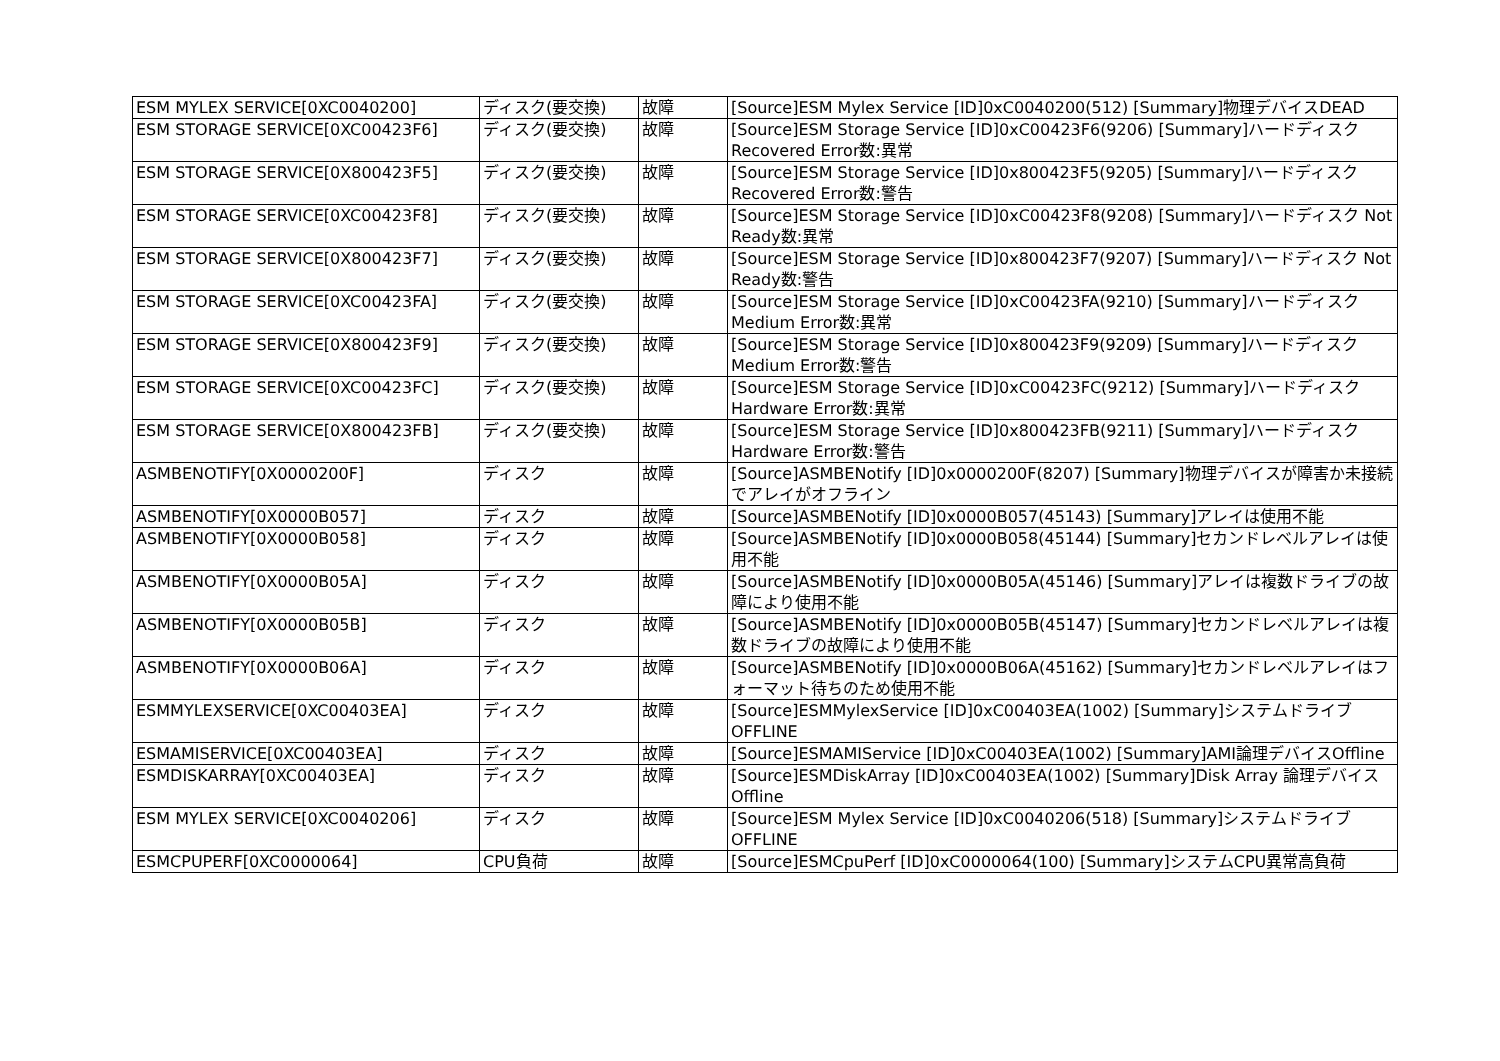| ESM MYLEX SERVICE[0XC0040200] | ディスク(要交換) | 故障 | [Source]ESM Mylex Service [ID]0xC0040200(512) [Summary]物理デバイスDEAD |
| ESM STORAGE SERVICE[0XC00423F6] | ディスク(要交換) | 故障 | [Source]ESM Storage Service [ID]0xC00423F6(9206) [Summary]ハードディスク Recovered Error数:異常 |
| ESM STORAGE SERVICE[0X800423F5] | ディスク(要交換) | 故障 | [Source]ESM Storage Service [ID]0x800423F5(9205) [Summary]ハードディスク Recovered Error数:警告 |
| ESM STORAGE SERVICE[0XC00423F8] | ディスク(要交換) | 故障 | [Source]ESM Storage Service [ID]0xC00423F8(9208) [Summary]ハードディスク Not Ready数:異常 |
| ESM STORAGE SERVICE[0X800423F7] | ディスク(要交換) | 故障 | [Source]ESM Storage Service [ID]0x800423F7(9207) [Summary]ハードディスク Not Ready数:警告 |
| ESM STORAGE SERVICE[0XC00423FA] | ディスク(要交換) | 故障 | [Source]ESM Storage Service [ID]0xC00423FA(9210) [Summary]ハードディスク Medium Error数:異常 |
| ESM STORAGE SERVICE[0X800423F9] | ディスク(要交換) | 故障 | [Source]ESM Storage Service [ID]0x800423F9(9209) [Summary]ハードディスク Medium Error数:警告 |
| ESM STORAGE SERVICE[0XC00423FC] | ディスク(要交換) | 故障 | [Source]ESM Storage Service [ID]0xC00423FC(9212) [Summary]ハードディスク Hardware Error数:異常 |
| ESM STORAGE SERVICE[0X800423FB] | ディスク(要交換) | 故障 | [Source]ESM Storage Service [ID]0x800423FB(9211) [Summary]ハードディスク Hardware Error数:警告 |
| ASMBENOTIFY[0X0000200F] | ディスク | 故障 | [Source]ASMBENotify [ID]0x0000200F(8207) [Summary]物理デバイスが障害か未接続でアレイがオフライン |
| ASMBENOTIFY[0X0000B057] | ディスク | 故障 | [Source]ASMBENotify [ID]0x0000B057(45143) [Summary]アレイは使用不能 |
| ASMBENOTIFY[0X0000B058] | ディスク | 故障 | [Source]ASMBENotify [ID]0x0000B058(45144) [Summary]セカンドレベルアレイは使用不能 |
| ASMBENOTIFY[0X0000B05A] | ディスク | 故障 | [Source]ASMBENotify [ID]0x0000B05A(45146) [Summary]アレイは複数ドライブの故障により使用不能 |
| ASMBENOTIFY[0X0000B05B] | ディスク | 故障 | [Source]ASMBENotify [ID]0x0000B05B(45147) [Summary]セカンドレベルアレイは複数ドライブの故障により使用不能 |
| ASMBENOTIFY[0X0000B06A] | ディスク | 故障 | [Source]ASMBENotify [ID]0x0000B06A(45162) [Summary]セカンドレベルアレイはフォーマット待ちのため使用不能 |
| ESMMYLEXSERVICE[0XC00403EA] | ディスク | 故障 | [Source]ESMMylexService [ID]0xC00403EA(1002) [Summary]システムドライブOFFLINE |
| ESMAMISERVICE[0XC00403EA] | ディスク | 故障 | [Source]ESMAMIService [ID]0xC00403EA(1002) [Summary]AMI論理デバイスOffline |
| ESMDISKARRAY[0XC00403EA] | ディスク | 故障 | [Source]ESMDiskArray [ID]0xC00403EA(1002) [Summary]Disk Array 論理デバイス Offline |
| ESM MYLEX SERVICE[0XC0040206] | ディスク | 故障 | [Source]ESM Mylex Service [ID]0xC0040206(518) [Summary]システムドライブOFFLINE |
| ESMCPUPERF[0XC0000064] | CPU負荷 | 故障 | [Source]ESMCpuPerf [ID]0xC0000064(100) [Summary]システムCPU異常高負荷 |